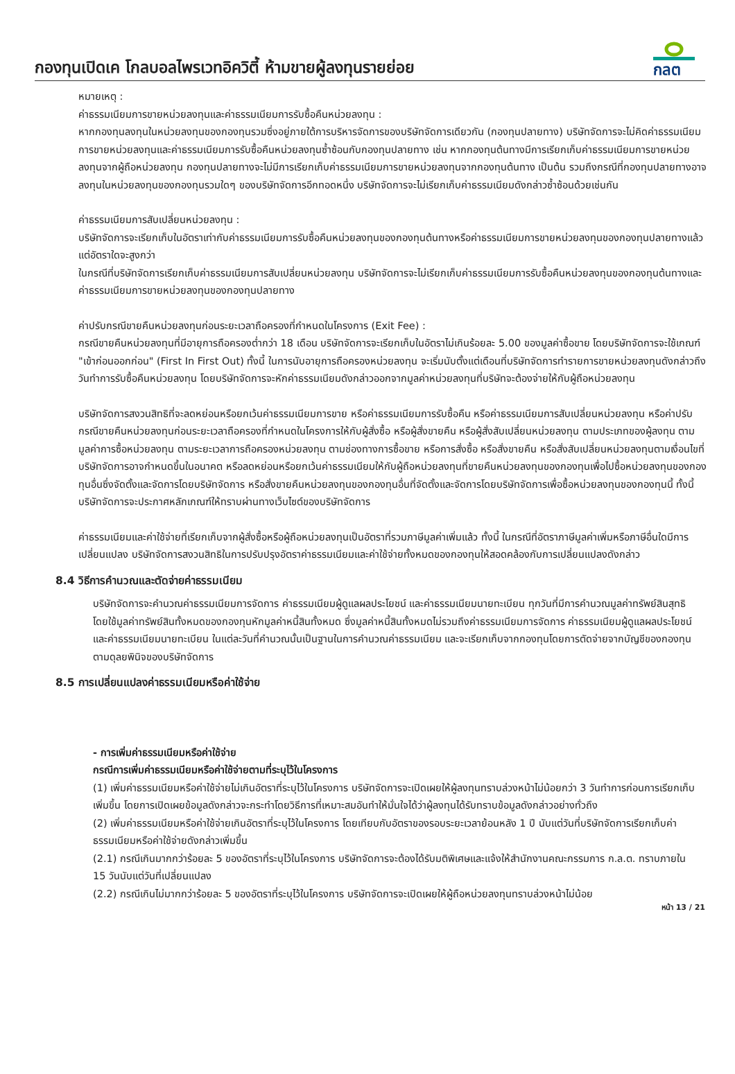กองทุนเปิดเค โกลบอลไพรเวทอิควิตี้ ห้ามขายผู้ลงทุนรายย่อย
กลต
หมายเหตุ :
ค่าธรรมเนียมการขายหน่วยลงทุนและค่าธรรมเนียมการรับซื้อคืนหน่วยลงทุน :
หากกองทุนลงทุนในหน่วยลงทุนของกองทุนรวมซึ่งอยู่ภายใต้การบริหารจัดการของบริษัทจัดการเดียวกัน (กองทุนปลายทาง) บริษัทจัดการจะไม่คิดค่าธรรมเนียมการขายหน่วยลงทุนและค่าธรรมเนียมการรับซื้อคืนหน่วยลงทุนซ้ำซ้อนกับกองทุนปลายทาง เช่น หากกองทุนต้นทางมีการเรียกเก็บค่าธรรมเนียมการขายหน่วยลงทุนจากผู้ถือหน่วยลงทุน กองทุนปลายทางจะไม่มีการเรียกเก็บค่าธรรมเนียมการขายหน่วยลงทุนจากกองทุนต้นทาง เป็นต้น รวมถึงกรณีที่กองทุนปลายทางอาจลงทุนในหน่วยลงทุนของกองทุนรวมใดๆ ของบริษัทจัดการอีกทอดหนึ่ง บริษัทจัดการจะไม่เรียกเก็บค่าธรรมเนียมดังกล่าวซ้ำซ้อนด้วยเช่นกัน
ค่าธรรมเนียมการสับเปลี่ยนหน่วยลงทุน :
บริษัทจัดการจะเรียกเก็บในอัตราเท่ากับค่าธรรมเนียมการรับซื้อคืนหน่วยลงทุนของกองทุนต้นทางหรือค่าธรรมเนียมการขายหน่วยลงทุนของกองทุนปลายทางแล้วแต่อัตราใดจะสูงกว่า
ในกรณีที่บริษัทจัดการเรียกเก็บค่าธรรมเนียมการสับเปลี่ยนหน่วยลงทุน บริษัทจัดการจะไม่เรียกเก็บค่าธรรมเนียมการรับซื้อคืนหน่วยลงทุนของกองทุนต้นทางและค่าธรรมเนียมการขายหน่วยลงทุนของกองทุนปลายทาง
ค่าปรับกรณีขายคืนหน่วยลงทุนก่อนระยะเวลาถือครองที่กำหนดในโครงการ (Exit Fee) :
กรณีขายคืนหน่วยลงทุนที่มีอายุการถือครองต่ำกว่า 18 เดือน บริษัทจัดการจะเรียกเก็บในอัตราไม่เกินร้อยละ 5.00 ของมูลค่าซื้อขาย โดยบริษัทจัดการจะใช้เกณฑ์ "เข้าก่อนออกก่อน" (First In First Out) ทั้งนี้ ในการนับอายุการถือครองหน่วยลงทุน จะเริ่มนับตั้งแต่เดือนที่บริษัทจัดการทำรายการขายหน่วยลงทุนดังกล่าวถึงวันทำการรับซื้อคืนหน่วยลงทุน โดยบริษัทจัดการจะหักค่าธรรมเนียมดังกล่าวออกจากมูลค่าหน่วยลงทุนที่บริษัทจะต้องจ่ายให้กับผู้ถือหน่วยลงทุน
บริษัทจัดการสงวนสิทธิที่จะลดหย่อนหรือยกเว้นค่าธรรมเนียมการขาย หรือค่าธรรมเนียมการรับซื้อคืน หรือค่าธรรมเนียมการสับเปลี่ยนหน่วยลงทุน หรือค่าปรับกรณีขายคืนหน่วยลงทุนก่อนระยะเวลาถือครองที่กำหนดในโครงการให้กับผู้สั่งซื้อ หรือผู้สั่งขายคืน หรือผู้สั่งสับเปลี่ยนหน่วยลงทุน ตามประเภทของผู้ลงทุน ตามมูลค่าการซื้อหน่วยลงทุน ตามระยะเวลาการถือครองหน่วยลงทุน ตามช่องทางการซื้อขาย หรือการสั่งซื้อ หรือสั่งขายคืน หรือสั่งสับเปลี่ยนหน่วยลงทุนตามเงื่อนไขที่บริษัทจัดการอาจกำหนดขึ้นในอนาคต หรือลดหย่อนหรือยกเว้นค่าธรรมเนียมให้กับผู้ถือหน่วยลงทุนที่ขายคืนหน่วยลงทุนของกองทุนเพื่อไปซื้อหน่วยลงทุนของกองทุนอื่นซึ่งจัดตั้งและจัดการโดยบริษัทจัดการ หรือสั่งขายคืนหน่วยลงทุนของกองทุนอื่นที่จัดตั้งและจัดการโดยบริษัทจัดการเพื่อซื้อหน่วยลงทุนของกองทุนนี้ ทั้งนี้ บริษัทจัดการจะประกาศหลักเกณฑ์ให้ทราบผ่านทางเว็บไซต์ของบริษัทจัดการ
ค่าธรรมเนียมและค่าใช้จ่ายที่เรียกเก็บจากผู้สั่งซื้อหรือผู้ถือหน่วยลงทุนเป็นอัตราที่รวมภาษีมูลค่าเพิ่มแล้ว ทั้งนี้ ในกรณีที่อัตราภาษีมูลค่าเพิ่มหรือภาษีอื่นใดมีการเปลี่ยนแปลง บริษัทจัดการสงวนสิทธิในการปรับปรุงอัตราค่าธรรมเนียมและค่าใช้จ่ายทั้งหมดของกองทุนให้สอดคล้องกับการเปลี่ยนแปลงดังกล่าว
8.4 วิธีการคำนวณและตัดจ่ายค่าธรรมเนียม
บริษัทจัดการจะคำนวณค่าธรรมเนียมการจัดการ ค่าธรรมเนียมผู้ดูแลผลประโยชน์ และค่าธรรมเนียมนายทะเบียน ทุกวันที่มีการคำนวณมูลค่าทรัพย์สินสุทธิ โดยใช้มูลค่าทรัพย์สินทั้งหมดของกองทุนหักมูลค่าหนี้สินทั้งหมด ซึ่งมูลค่าหนี้สินทั้งหมดไม่รวมถึงค่าธรรมเนียมการจัดการ ค่าธรรมเนียมผู้ดูแลผลประโยชน์ และค่าธรรมเนียมนายทะเบียน ในแต่ละวันที่คำนวณนั้นเป็นฐานในการคำนวณค่าธรรมเนียม และจะเรียกเก็บจากกองทุนโดยการตัดจ่ายจากบัญชีของกองทุนตามดุลยพินิจของบริษัทจัดการ
8.5 การเปลี่ยนแปลงค่าธรรมเนียมหรือค่าใช้จ่าย
- การเพิ่มค่าธรรมเนียมหรือค่าใช้จ่าย
กรณีการเพิ่มค่าธรรมเนียมหรือค่าใช้จ่ายตามที่ระบุไว้ในโครงการ
(1) เพิ่มค่าธรรมเนียมหรือค่าใช้จ่ายไม่เกินอัตราที่ระบุไว้ในโครงการ บริษัทจัดการจะเปิดเผยให้ผู้ลงทุนทราบล่วงหน้าไม่น้อยกว่า 3 วันทำการก่อนการเรียกเก็บเพิ่มขึ้น โดยการเปิดเผยข้อมูลดังกล่าวจะกระทำโดยวิธีการที่เหมาะสมอันทำให้มั่นใจได้ว่าผู้ลงทุนได้รับทราบข้อมูลดังกล่าวอย่างทั่วถึง
(2) เพิ่มค่าธรรมเนียมหรือค่าใช้จ่ายเกินอัตราที่ระบุไว้ในโครงการ โดยเทียบกับอัตราของรอบระยะเวลาย้อนหลัง 1 ปี นับแต่วันที่บริษัทจัดการเรียกเก็บค่าธรรมเนียมหรือค่าใช้จ่ายดังกล่าวเพิ่มขึ้น
(2.1) กรณีเกินมากกว่าร้อยละ 5 ของอัตราที่ระบุไว้ในโครงการ บริษัทจัดการจะต้องได้รับมติพิเศษและแจ้งให้สำนักงานคณะกรรมการ ก.ล.ต. ทราบภายใน 15 วันนับแต่วันที่เปลี่ยนแปลง
(2.2) กรณีเกินไม่มากกว่าร้อยละ 5 ของอัตราที่ระบุไว้ในโครงการ บริษัทจัดการจะเปิดเผยให้ผู้ถือหน่วยลงทุนทราบล่วงหน้าไม่น้อย
หน้า 13 / 21